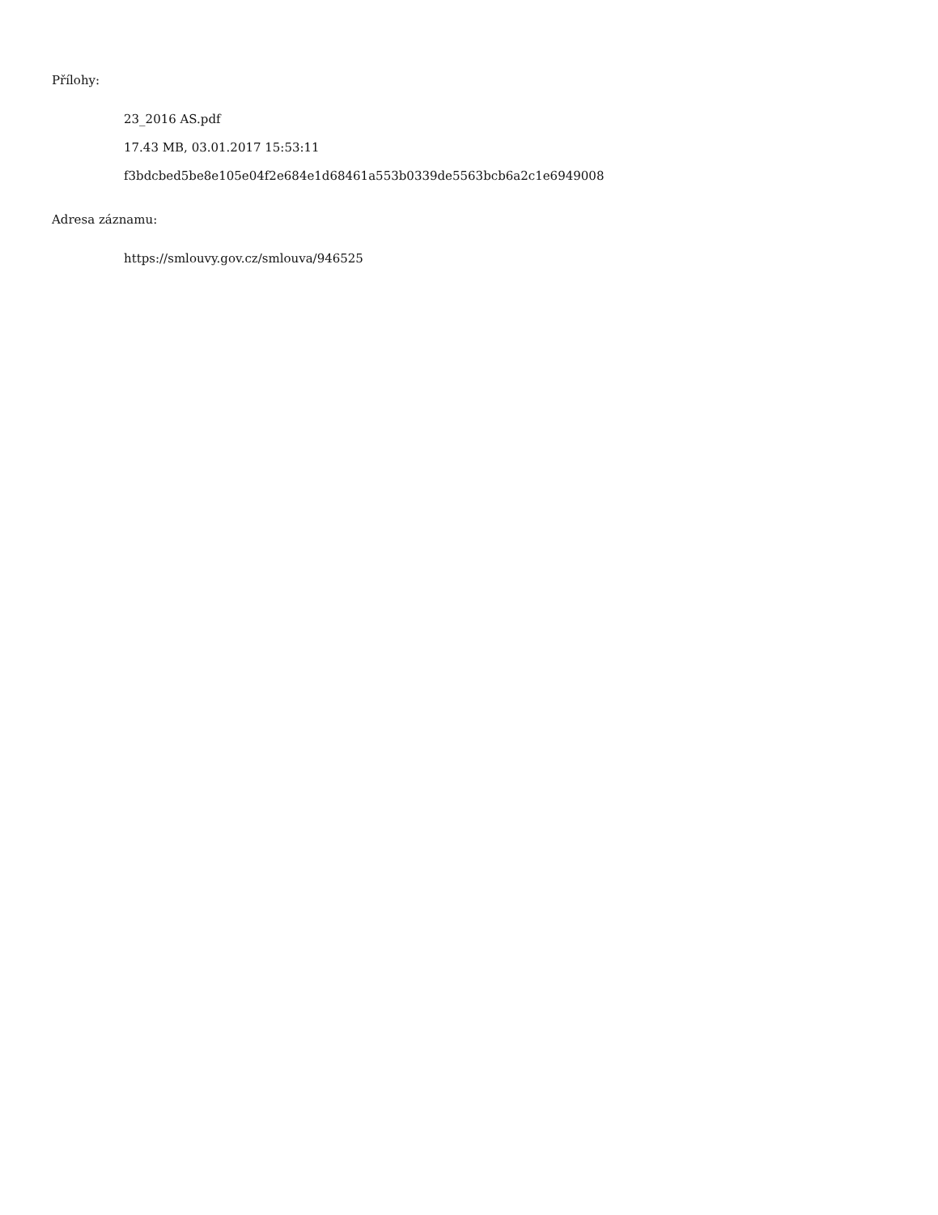Přílohy:
23_2016 AS.pdf
17.43 MB, 03.01.2017 15:53:11
f3bdcbed5be8e105e04f2e684e1d68461a553b0339de5563bcb6a2c1e6949008
Adresa záznamu:
https://smlouvy.gov.cz/smlouva/946525